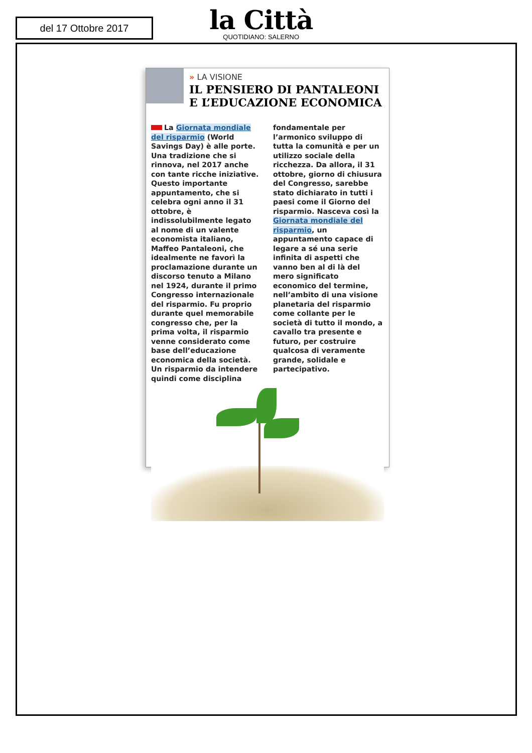del 17 Ottobre 2017
la Città
QUOTIDIANO: SALERNO
» LA VISIONE
IL PENSIERO DI PANTALEONI E L’EDUCAZIONE ECONOMICA
La Giornata mondiale del risparmio (World Savings Day) è alle porte. Una tradizione che si rinnova, nel 2017 anche con tante ricche iniziative. Questo importante appuntamento, che si celebra ogni anno il 31 ottobre, è indissolubilmente legato al nome di un valente economista italiano, Maffeo Pantaleoni, che idealmente ne favorì la proclamazione durante un discorso tenuto a Milano nel 1924, durante il primo Congresso internazionale del risparmio. Fu proprio durante quel memorabile congresso che, per la prima volta, il risparmio venne considerato come base dell’educazione economica della società. Un risparmio da intendere quindi come disciplina fondamentale per l’armonico sviluppo di tutta la comunità e per un utilizzo sociale della ricchezza. Da allora, il 31 ottobre, giorno di chiusura del Congresso, sarebbe stato dichiarato in tutti i paesi come il Giorno del risparmio. Nasceva così la Giornata mondiale del risparmio, un appuntamento capace di legare a sé una serie infinita di aspetti che vanno ben al di là del mero significato economico del termine, nell’ambito di una visione planetaria del risparmio come collante per le società di tutto il mondo, a cavallo tra presente e futuro, per costruire qualcosa di veramente grande, solidale e partecipativo.